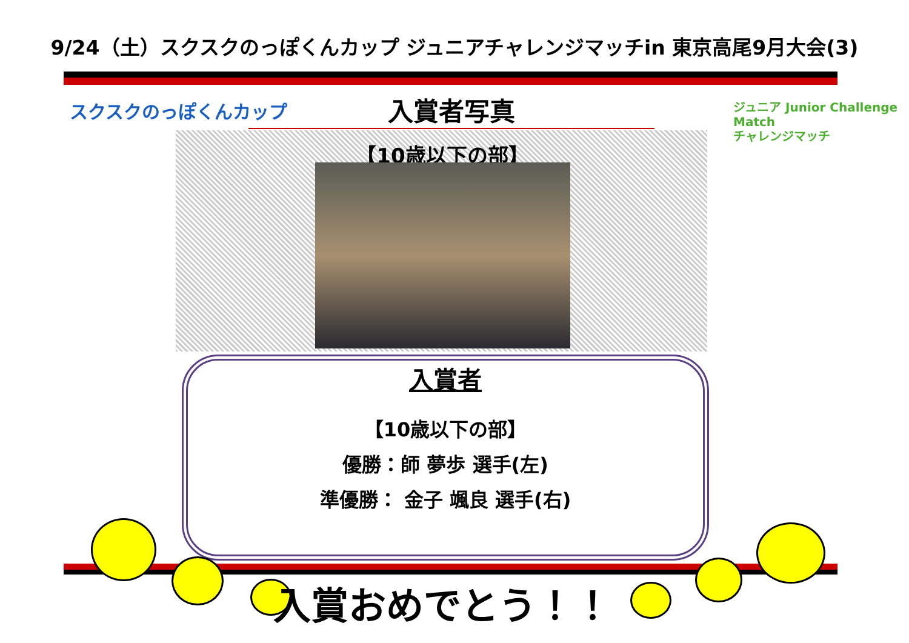9/24（土）スクスクのっぽくんカップ ジュニアチャレンジマッチin 東京高尾9月大会(3)
スクスクのっぽくんカップ 入賞者写真
ジュニア Junior Challenge Match
チャレンジマッチ
【10歳以下の部】
入賞者
【10歳以下の部】
優勝：師 夢歩 選手(左)
準優勝： 金子 颯良 選手(右)
入賞おめでとう！！